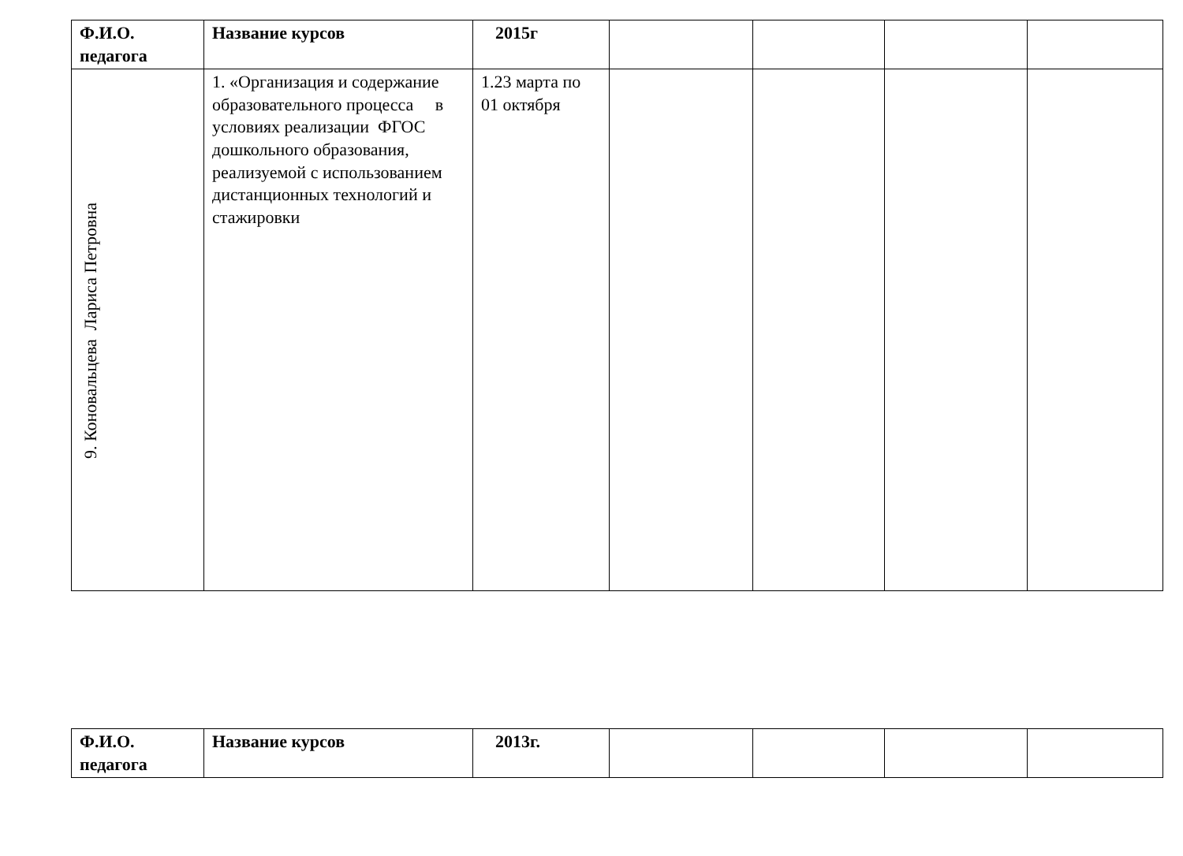| Ф.И.О. педагога | Название курсов | 2015г | | | | |
| 9. Коновальцева Лариса Петровна | 1. «Организация и содержание образовательного процесса в условиях реализации ФГОС дошкольного образования, реализуемой с использованием дистанционных технологий и стажировки | 1.23 марта по 01 октября | | | | |
| Ф.И.О. педагога | Название курсов | 2013г. | | | | |